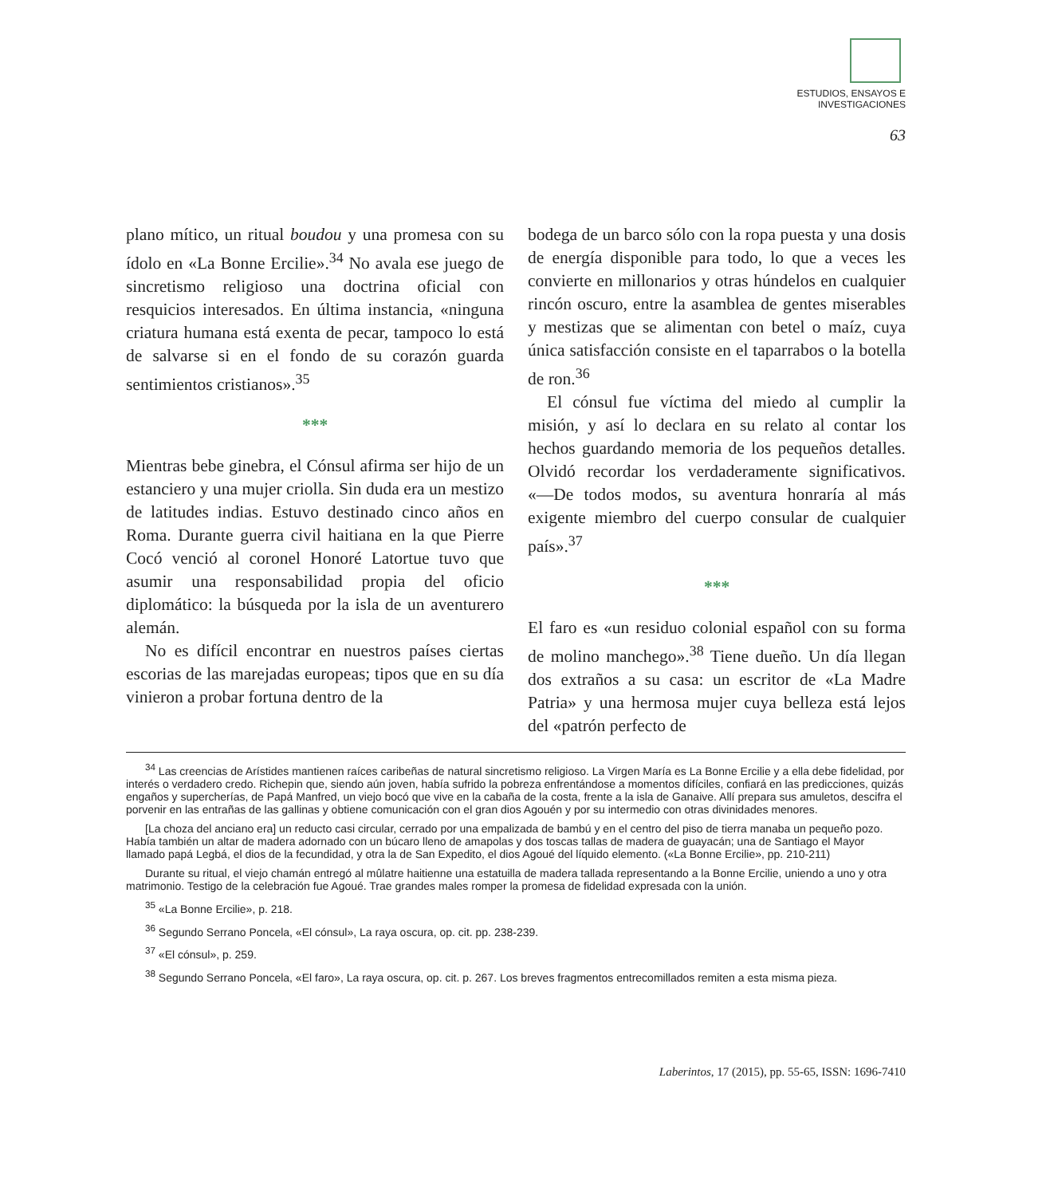ESTUDIOS, ENSAYOS E
INVESTIGACIONES
63
plano mítico, un ritual boudou y una promesa con su ídolo en «La Bonne Ercilie».<sup>34</sup> No avala ese juego de sincretismo religioso una doctrina oficial con resquicios interesados. En última instancia, «ninguna criatura humana está exenta de pecar, tampoco lo está de salvarse si en el fondo de su corazón guarda sentimientos cristianos».<sup>35</sup>
***
Mientras bebe ginebra, el Cónsul afirma ser hijo de un estanciero y una mujer criolla. Sin duda era un mestizo de latitudes indias. Estuvo destinado cinco años en Roma. Durante guerra civil haitiana en la que Pierre Cocó venció al coronel Honoré Latortue tuvo que asumir una responsabilidad propia del oficio diplomático: la búsqueda por la isla de un aventurero alemán.
No es difícil encontrar en nuestros países ciertas escorias de las marejadas europeas; tipos que en su día vinieron a probar fortuna dentro de la
bodega de un barco sólo con la ropa puesta y una dosis de energía disponible para todo, lo que a veces les convierte en millonarios y otras húndelos en cualquier rincón oscuro, entre la asamblea de gentes miserables y mestizas que se alimentan con betel o maíz, cuya única satisfacción consiste en el taparrabos o la botella de ron.<sup>36</sup>
El cónsul fue víctima del miedo al cumplir la misión, y así lo declara en su relato al contar los hechos guardando memoria de los pequeños detalles. Olvidó recordar los verdaderamente significativos. «—De todos modos, su aventura honraría al más exigente miembro del cuerpo consular de cualquier país».<sup>37</sup>
***
El faro es «un residuo colonial español con su forma de molino manchego».<sup>38</sup> Tiene dueño. Un día llegan dos extraños a su casa: un escritor de «La Madre Patria» y una hermosa mujer cuya belleza está lejos del «patrón perfecto de
<sup>34</sup> Las creencias de Arístides mantienen raíces caribeñas de natural sincretismo religioso. La Virgen María es La Bonne Ercilie y a ella debe fidelidad, por interés o verdadero credo. Richepin que, siendo aún joven, había sufrido la pobreza enfrentándose a momentos difíciles, confiará en las predicciones, quizás engaños y supercherías, de Papá Manfred, un viejo bocó que vive en la cabaña de la costa, frente a la isla de Ganaive. Allí prepara sus amuletos, descifra el porvenir en las entrañas de las gallinas y obtiene comunicación con el gran dios Agouén y por su intermedio con otras divinidades menores.
[La choza del anciano era] un reducto casi circular, cerrado por una empalizada de bambú y en el centro del piso de tierra manaba un pequeño pozo. Había también un altar de madera adornado con un búcaro lleno de amapolas y dos toscas tallas de madera de guayacán; una de Santiago el Mayor llamado papá Legbá, el dios de la fecundidad, y otra la de San Expedito, el dios Agoué del líquido elemento. («La Bonne Ercilie», pp. 210-211)
Durante su ritual, el viejo chamán entregó al mûlatre haitienne una estatuilla de madera tallada representando a la Bonne Ercilie, uniendo a uno y otra matrimonio. Testigo de la celebración fue Agoué. Trae grandes males romper la promesa de fidelidad expresada con la unión.
<sup>35</sup> «La Bonne Ercilie», p. 218.
<sup>36</sup> Segundo Serrano Poncela, «El cónsul», La raya oscura, op. cit. pp. 238-239.
<sup>37</sup> «El cónsul», p. 259.
<sup>38</sup> Segundo Serrano Poncela, «El faro», La raya oscura, op. cit. p. 267. Los breves fragmentos entrecomillados remiten a esta misma pieza.
Laberintos, 17 (2015), pp. 55-65, ISSN: 1696-7410